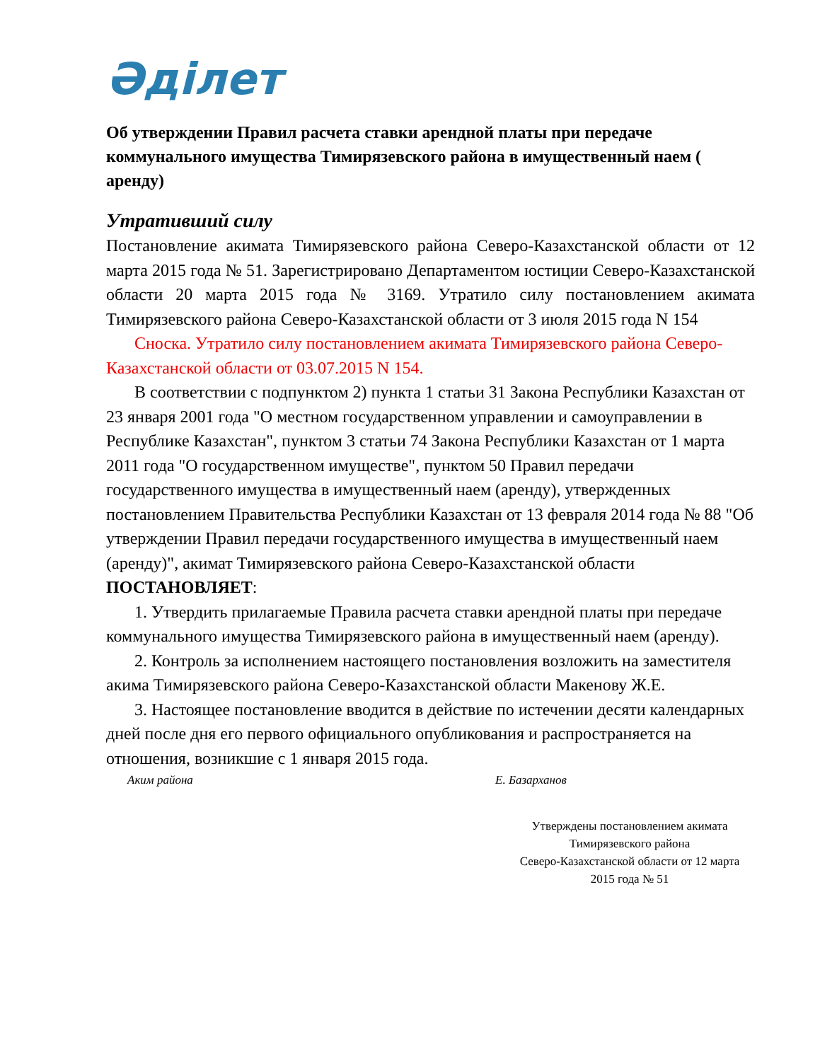Әділет
Об утверждении Правил расчета ставки арендной платы при передаче коммунального имущества Тимирязевского района в имущественный наем ( аренду)
Утративший силу
Постановление акимата Тимирязевского района Северо-Казахстанской области от 12 марта 2015 года № 51. Зарегистрировано Департаментом юстиции Северо-Казахстанской области 20 марта 2015 года № 3169. Утратило силу постановлением акимата Тимирязевского района Северо-Казахстанской области от 3 июля 2015 года N 154
Сноска. Утратило силу постановлением акимата Тимирязевского района Северо-Казахстанской области от 03.07.2015 N 154.
В соответствии с подпунктом 2) пункта 1 статьи 31 Закона Республики Казахстан от 23 января 2001 года "О местном государственном управлении и самоуправлении в Республике Казахстан", пунктом 3 статьи 74 Закона Республики Казахстан от 1 марта 2011 года "О государственном имуществе", пунктом 50 Правил передачи государственного имущества в имущественный наем (аренду), утвержденных постановлением Правительства Республики Казахстан от 13 февраля 2014 года № 88 "Об утверждении Правил передачи государственного имущества в имущественный наем (аренду)", акимат Тимирязевского района Северо-Казахстанской области ПОСТАНОВЛЯЕТ:
1. Утвердить прилагаемые Правила расчета ставки арендной платы при передаче коммунального имущества Тимирязевского района в имущественный наем (аренду).
2. Контроль за исполнением настоящего постановления возложить на заместителя акима Тимирязевского района Северо-Казахстанской области Макенову Ж.Е.
3. Настоящее постановление вводится в действие по истечении десяти календарных дней после дня его первого официального опубликования и распространяется на отношения, возникшие с 1 января 2015 года.
Аким района Е. Базарханов
Утверждены постановлением акимата
Тимирязевского района
Северо-Казахстанской области от 12 марта
2015 года № 51